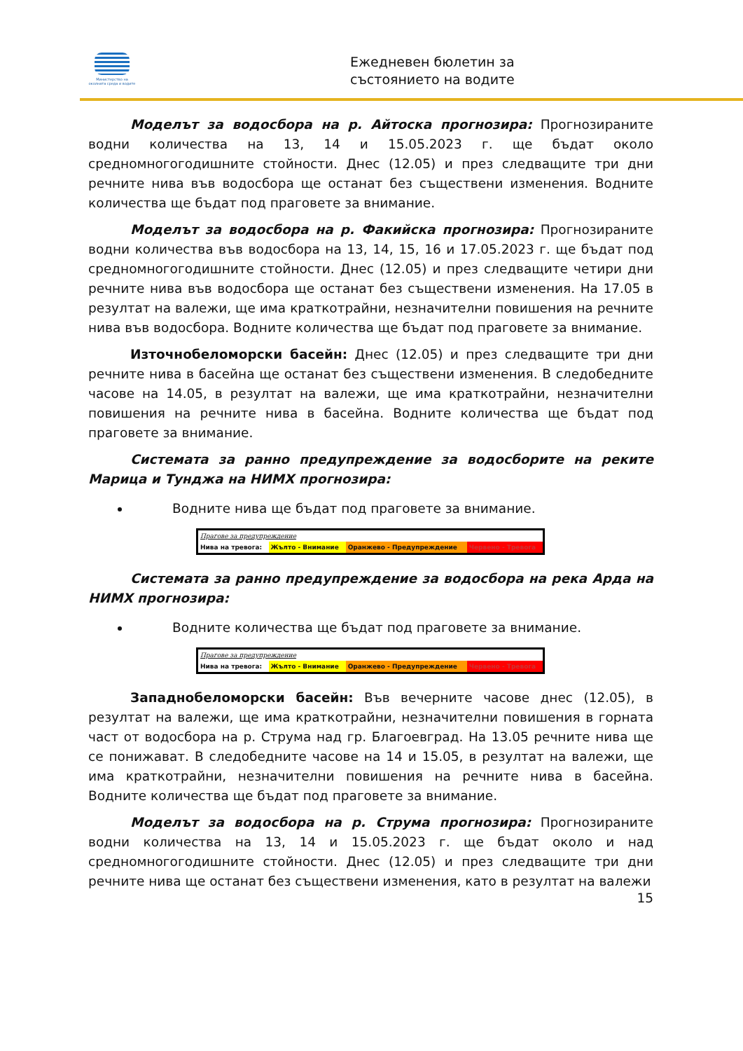Министерство на околната среда и водите
Ежедневен бюлетин за
състоянието на водите
Моделът за водосбора на р. Айтоска прогнозира: Прогнозираните водни количества на 13, 14 и 15.05.2023 г. ще бъдат около средномногогодишните стойности. Днес (12.05) и през следващите три дни речните нива във водосбора ще останат без съществени изменения. Водните количества ще бъдат под праговете за внимание.
Моделът за водосбора на р. Факийска прогнозира: Прогнозираните водни количества във водосбора на 13, 14, 15, 16 и 17.05.2023 г. ще бъдат под средномногогодишните стойности. Днес (12.05) и през следващите четири дни речните нива във водосбора ще останат без съществени изменения. На 17.05 в резултат на валежи, ще има краткотрайни, незначителни повишения на речните нива във водосбора. Водните количества ще бъдат под праговете за внимание.
Източнобеломорски басейн: Днес (12.05) и през следващите три дни речните нива в басейна ще останат без съществени изменения. В следобедните часове на 14.05, в резултат на валежи, ще има краткотрайни, незначителни повишения на речните нива в басейна. Водните количества ще бъдат под праговете за внимание.
Системата за ранно предупреждение за водосборите на реките Марица и Тунджа на НИМХ прогнозира:
Водните нива ще бъдат под праговете за внимание.
| Прагове за предупреждение | | | |
| Нива на тревога: | Жълто - Внимание | Оранжево - Предупреждение | Червено - Тревога |
Системата за ранно предупреждение за водосбора на река Арда на НИМХ прогнозира:
Водните количества ще бъдат под праговете за внимание.
| Прагове за предупреждение | | | |
| Нива на тревога: | Жълто - Внимание | Оранжево - Предупреждение | Червено - Тревога |
Западнобеломорски басейн: Във вечерните часове днес (12.05), в резултат на валежи, ще има краткотрайни, незначителни повишения в горната част от водосбора на р. Струма над гр. Благоевград. На 13.05 речните нива ще се понижават. В следобедните часове на 14 и 15.05, в резултат на валежи, ще има краткотрайни, незначителни повишения на речните нива в басейна. Водните количества ще бъдат под праговете за внимание.
Моделът за водосбора на р. Струма прогнозира: Прогнозираните водни количества на 13, 14 и 15.05.2023 г. ще бъдат около и над средномногогодишните стойности. Днес (12.05) и през следващите три дни речните нива ще останат без съществени изменения, като в резултат на валежи
15